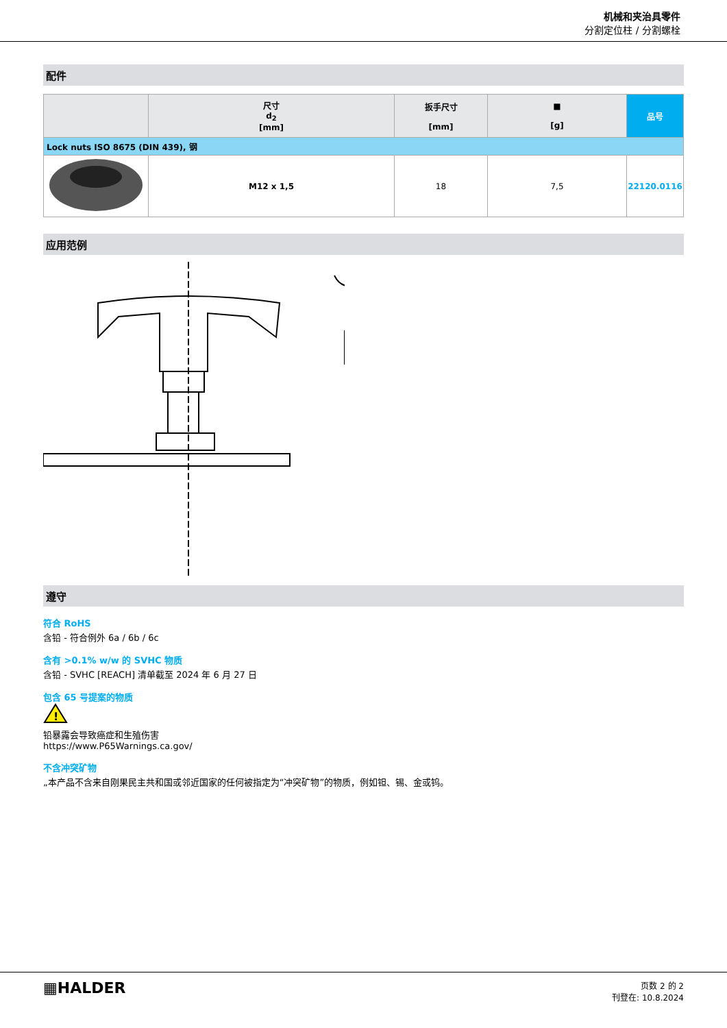机械和夹治具零件
分割定位柱 / 分割螺栓
配件
| | 尺寸 d<sub>2</sub> [mm] | 扳手尺寸 [mm] | ■ [g] | 品号 |
| --- | --- | --- | --- | --- |
| Lock nuts ISO 8675 (DIN 439), 钢 | | | | |
| | M12 x 1,5 | 18 | 7,5 | 22120.0116 |
应用范例
遵守
符合 RoHS
含铅 - 符合例外 6a / 6b / 6c
含有 >0.1% w/w 的 SVHC 物质
含铅 - SVHC [REACH] 清单截至 2024 年 6 月 27 日
包含 65 号提案的物质
!
铅暴露会导致癌症和生殖伤害
https://www.P65Warnings.ca.gov/
不含冲突矿物
„本产品不含来自刚果民主共和国或邻近国家的任何被指定为“冲突矿物”的物质，例如钽、锡、金或钨。
▦HALDER
页数 2 的 2
刊登在: 10.8.2024